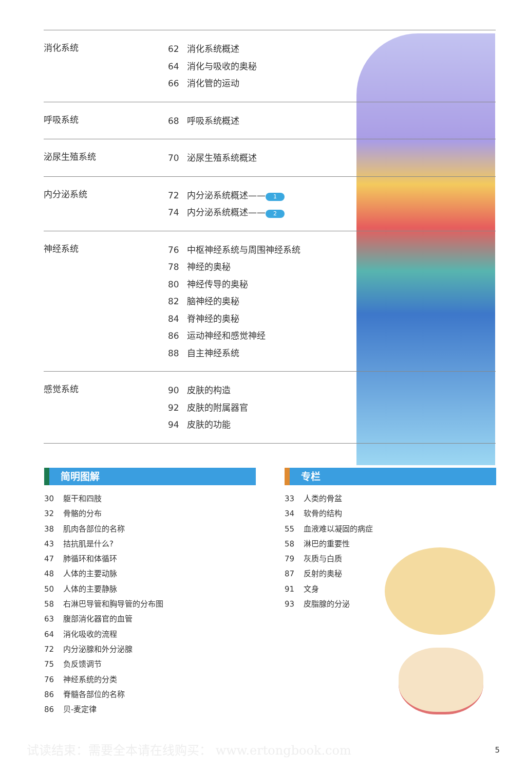消化系统
62 消化系统概述
64 消化与吸收的奥秘
66 消化管的运动
呼吸系统
68 呼吸系统概述
泌尿生殖系统
70 泌尿生殖系统概述
内分泌系统
72 内分泌系统概述—— 1
74 内分泌系统概述—— 2
神经系统
76 中枢神经系统与周围神经系统
78 神经的奥秘
80 神经传导的奥秘
82 脑神经的奥秘
84 脊神经的奥秘
86 运动神经和感觉神经
88 自主神经系统
感觉系统
90 皮肤的构造
92 皮肤的附属器官
94 皮肤的功能
简明图解
30 躯干和四肢
32 骨骼的分布
38 肌肉各部位的名称
43 拮抗肌是什么?
47 肺循环和体循环
48 人体的主要动脉
50 人体的主要静脉
58 右淋巴导管和胸导管的分布图
63 腹部消化器官的血管
64 消化吸收的流程
72 内分泌腺和外分泌腺
75 负反馈调节
76 神经系统的分类
86 脊髓各部位的名称
86 贝-麦定律
专栏
33 人类的骨盆
34 软骨的结构
55 血液难以凝固的病症
58 淋巴的重要性
79 灰质与白质
87 反射的奥秘
91 文身
93 皮脂腺的分泌
试读结束：需要全本请在线购买： www.ertongbook.com
5